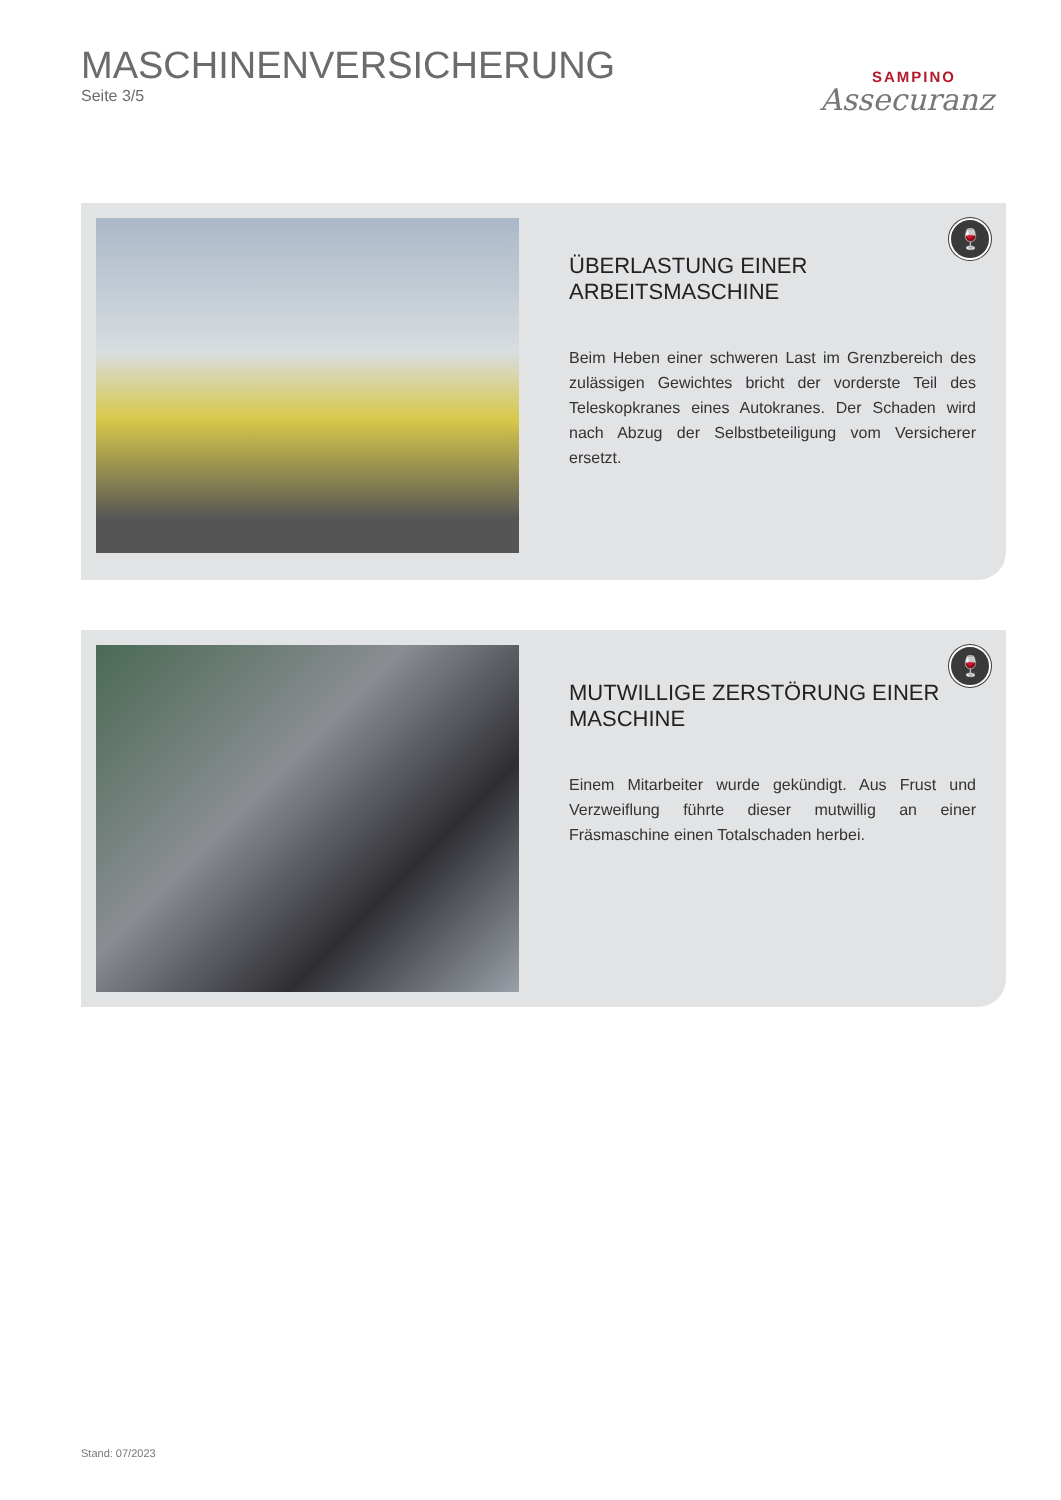MASCHINENVERSICHERUNG
Seite 3/5
SAMPINO
Assecuranz
ÜBERLASTUNG EINER ARBEITSMASCHINE
Beim Heben einer schweren Last im Grenzbereich des zulässigen Gewichtes bricht der vorderste Teil des Teleskopkranes eines Autokranes. Der Schaden wird nach Abzug der Selbstbeteiligung vom Versicherer ersetzt.
🍷
MUTWILLIGE ZERSTÖRUNG EINER MASCHINE
Einem Mitarbeiter wurde gekündigt. Aus Frust und Verzweiflung führte dieser mutwillig an einer Fräsmaschine einen Totalschaden herbei.
🍷
Stand: 07/2023